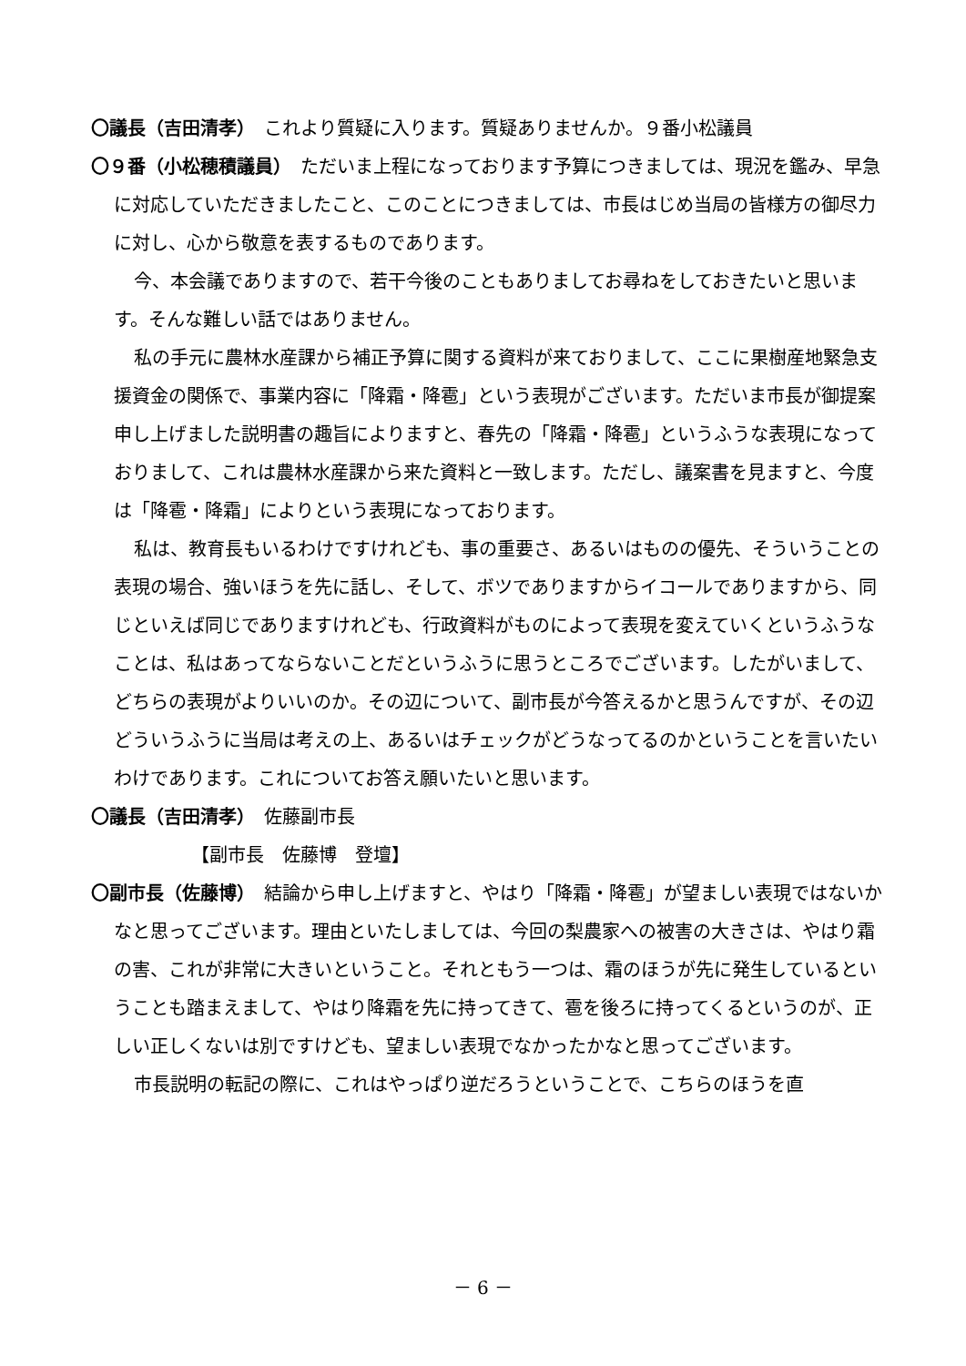〇議長（吉田清孝）　これより質疑に入ります。質疑ありませんか。９番小松議員
〇９番（小松穂積議員）　ただいま上程になっております予算につきましては、現況を鑑み、早急に対応していただきましたこと、このことにつきましては、市長はじめ当局の皆様方の御尽力に対し、心から敬意を表するものであります。
今、本会議でありますので、若干今後のこともありましてお尋ねをしておきたいと思います。そんな難しい話ではありません。
私の手元に農林水産課から補正予算に関する資料が来ておりまして、ここに果樹産地緊急支援資金の関係で、事業内容に「降霜・降雹」という表現がございます。ただいま市長が御提案申し上げました説明書の趣旨によりますと、春先の「降霜・降雹」というふうな表現になっておりまして、これは農林水産課から来た資料と一致します。ただし、議案書を見ますと、今度は「降雹・降霜」によりという表現になっております。
私は、教育長もいるわけですけれども、事の重要さ、あるいはものの優先、そういうことの表現の場合、強いほうを先に話し、そして、ボツでありますからイコールでありますから、同じといえば同じでありますけれども、行政資料がものによって表現を変えていくというふうなことは、私はあってならないことだというふうに思うところでございます。したがいまして、どちらの表現がよりいいのか。その辺について、副市長が今答えるかと思うんですが、その辺どういうふうに当局は考えの上、あるいはチェックがどうなってるのかということを言いたいわけであります。これについてお答え願いたいと思います。
〇議長（吉田清孝）　佐藤副市長
【副市長　佐藤博　登壇】
〇副市長（佐藤博）　結論から申し上げますと、やはり「降霜・降雹」が望ましい表現ではないかなと思ってございます。理由といたしましては、今回の梨農家への被害の大きさは、やはり霜の害、これが非常に大きいということ。それともう一つは、霜のほうが先に発生しているということも踏まえまして、やはり降霜を先に持ってきて、雹を後ろに持ってくるというのが、正しい正しくないは別ですけども、望ましい表現でなかったかなと思ってございます。
市長説明の転記の際に、これはやっぱり逆だろうということで、こちらのほうを直
－ 6 －